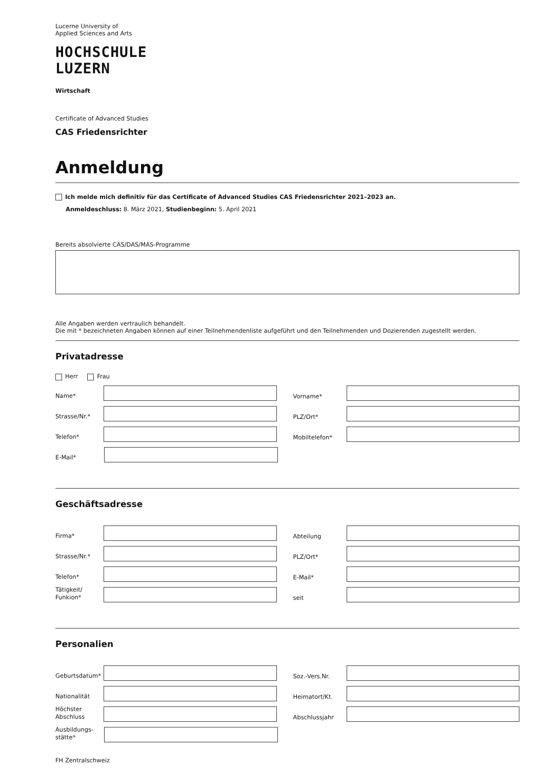Lucerne University of
Applied Sciences and Arts
HOCHSCHULE
LUZERN
Wirtschaft
Certificate of Advanced Studies
CAS Friedensrichter
Anmeldung
Ich melde mich definitiv für das Certificate of Advanced Studies CAS Friedensrichter 2021–2023 an.
Anmeldeschluss: 8. März 2021, Studienbeginn: 5. April 2021
Bereits absolvierte CAS/DAS/MAS-Programme
Alle Angaben werden vertraulich behandelt.
Die mit * bezeichneten Angaben können auf einer Teilnehmendenliste aufgeführt und den Teilnehmenden und Dozierenden zugestellt werden.
Privatadresse
Herr Frau
Name*
Vorname*
Strasse/Nr.*
PLZ/Ort*
Telefon*
Mobiltelefon*
E-Mail*
Geschäftsadresse
Firma*
Abteilung
Strasse/Nr.*
PLZ/Ort*
Telefon*
E-Mail*
Tätigkeit/
Funkion*
seit
Personalien
Geburtsdatum*
Soz.-Vers.Nr.
Nationalität
Heimatort/Kt.
Höchster
Abschluss
Abschlussjahr
Ausbildungs-
stätte*
FH Zentralschweiz